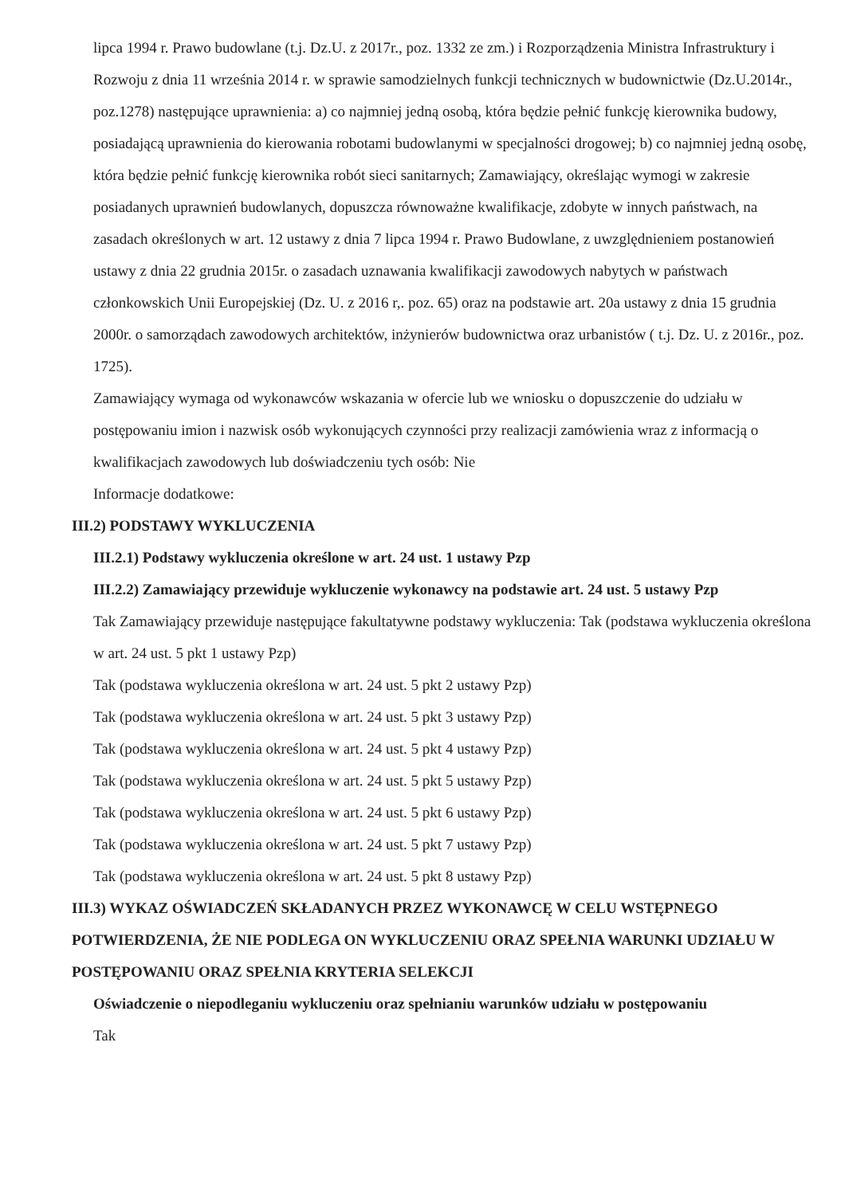lipca 1994 r. Prawo budowlane (t.j. Dz.U. z 2017r., poz. 1332 ze zm.) i Rozporządzenia Ministra Infrastruktury i Rozwoju z dnia 11 września 2014 r. w sprawie samodzielnych funkcji technicznych w budownictwie (Dz.U.2014r., poz.1278) następujące uprawnienia: a) co najmniej jedną osobą, która będzie pełnić funkcję kierownika budowy, posiadającą uprawnienia do kierowania robotami budowlanymi w specjalności drogowej; b) co najmniej jedną osobę, która będzie pełnić funkcję kierownika robót sieci sanitarnych; Zamawiający, określając wymogi w zakresie posiadanych uprawnień budowlanych, dopuszcza równoważne kwalifikacje, zdobyte w innych państwach, na zasadach określonych w art. 12 ustawy z dnia 7 lipca 1994 r. Prawo Budowlane, z uwzględnieniem postanowień ustawy z dnia 22 grudnia 2015r. o zasadach uznawania kwalifikacji zawodowych nabytych w państwach członkowskich Unii Europejskiej (Dz. U. z 2016 r,. poz. 65) oraz na podstawie art. 20a ustawy z dnia 15 grudnia 2000r. o samorządach zawodowych architektów, inżynierów budownictwa oraz urbanistów ( t.j. Dz. U. z 2016r., poz. 1725).
Zamawiający wymaga od wykonawców wskazania w ofercie lub we wniosku o dopuszczenie do udziału w postępowaniu imion i nazwisk osób wykonujących czynności przy realizacji zamówienia wraz z informacją o kwalifikacjach zawodowych lub doświadczeniu tych osób: Nie
Informacje dodatkowe:
III.2) PODSTAWY WYKLUCZENIA
III.2.1) Podstawy wykluczenia określone w art. 24 ust. 1 ustawy Pzp
III.2.2) Zamawiający przewiduje wykluczenie wykonawcy na podstawie art. 24 ust. 5 ustawy Pzp
Tak Zamawiający przewiduje następujące fakultatywne podstawy wykluczenia: Tak (podstawa wykluczenia określona w art. 24 ust. 5 pkt 1 ustawy Pzp)
Tak (podstawa wykluczenia określona w art. 24 ust. 5 pkt 2 ustawy Pzp)
Tak (podstawa wykluczenia określona w art. 24 ust. 5 pkt 3 ustawy Pzp)
Tak (podstawa wykluczenia określona w art. 24 ust. 5 pkt 4 ustawy Pzp)
Tak (podstawa wykluczenia określona w art. 24 ust. 5 pkt 5 ustawy Pzp)
Tak (podstawa wykluczenia określona w art. 24 ust. 5 pkt 6 ustawy Pzp)
Tak (podstawa wykluczenia określona w art. 24 ust. 5 pkt 7 ustawy Pzp)
Tak (podstawa wykluczenia określona w art. 24 ust. 5 pkt 8 ustawy Pzp)
III.3) WYKAZ OŚWIADCZEŃ SKŁADANYCH PRZEZ WYKONAWCĘ W CELU WSTĘPNEGO POTWIERDZENIA, ŻE NIE PODLEGA ON WYKLUCZENIU ORAZ SPEŁNIA WARUNKI UDZIAŁU W POSTĘPOWANIU ORAZ SPEŁNIA KRYTERIA SELEKCJI
Oświadczenie o niepodleganiu wykluczeniu oraz spełnianiu warunków udziału w postępowaniu
Tak